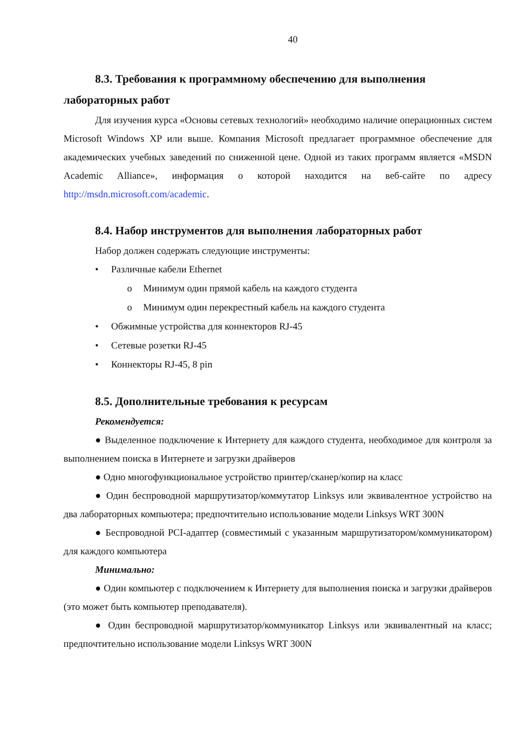40
8.3. Требования к программному обеспечению для выполнения лабораторных работ
Для изучения курса «Основы сетевых технологий» необходимо наличие операционных систем Microsoft Windows XP или выше. Компания Microsoft предлагает программное обеспечение для академических учебных заведений по сниженной цене. Одной из таких программ является «MSDN Academic Alliance», информация о которой находится на веб-сайте по адресу http://msdn.microsoft.com/academic.
8.4. Набор инструментов для выполнения лабораторных работ
Набор должен содержать следующие инструменты:
• Различные кабели Ethernet
o Минимум один прямой кабель на каждого студента
o Минимум один перекрестный кабель на каждого студента
• Обжимные устройства для коннекторов RJ-45
• Сетевые розетки RJ-45
• Коннекторы RJ-45, 8 pin
8.5. Дополнительные требования к ресурсам
Рекомендуется:
● Выделенное подключение к Интернету для каждого студента, необходимое для контроля за выполнением поиска в Интернете и загрузки драйверов
● Одно многофункциональное устройство принтер/сканер/копир на класс
● Один беспроводной маршрутизатор/коммутатор Linksys или эквивалентное устройство на два лабораторных компьютера; предпочтительно использование модели Linksys WRT 300N
● Беспроводной PCI-адаптер (совместимый с указанным маршрутизатором/коммуникатором) для каждого компьютера
Минимально:
● Один компьютер с подключением к Интернету для выполнения поиска и загрузки драйверов (это может быть компьютер преподавателя).
● Один беспроводной маршрутизатор/коммуникатор Linksys или эквивалентный на класс; предпочтительно использование модели Linksys WRT 300N